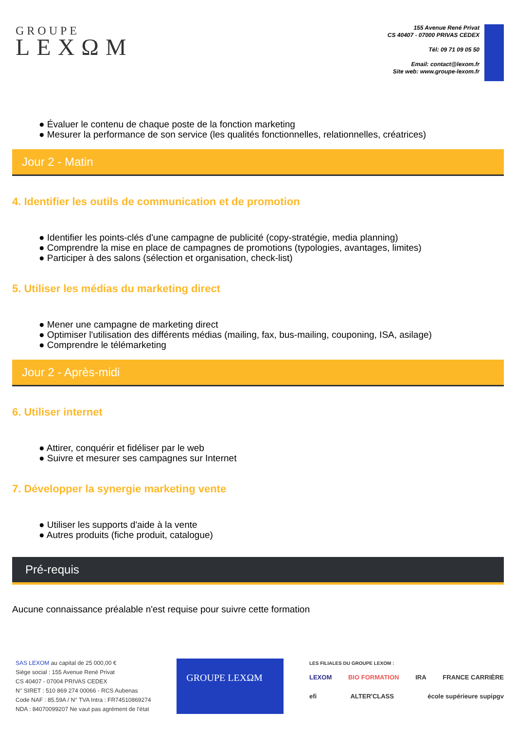GROUPE
LEXΩM
155 Avenue René Privat
CS 40407 - 07000 PRIVAS CEDEX
Tél: 09 71 09 05 50
Email: contact@lexom.fr
Site web: www.groupe-lexom.fr
● Évaluer le contenu de chaque poste de la fonction marketing
● Mesurer la performance de son service (les qualités fonctionnelles, relationnelles, créatrices)
Jour 2 - Matin
4. Identifier les outils de communication et de promotion
● Identifier les points-clés d'une campagne de publicité (copy-stratégie, media planning)
● Comprendre la mise en place de campagnes de promotions (typologies, avantages, limites)
● Participer à des salons (sélection et organisation, check-list)
5. Utiliser les médias du marketing direct
● Mener une campagne de marketing direct
● Optimiser l'utilisation des différents médias (mailing, fax, bus-mailing, couponing, ISA, asilage)
● Comprendre le télémarketing
Jour 2 - Après-midi
6. Utiliser internet
● Attirer, conquérir et fidéliser par le web
● Suivre et mesurer ses campagnes sur Internet
7. Développer la synergie marketing vente
● Utiliser les supports d'aide à la vente
● Autres produits (fiche produit, catalogue)
Pré-requis
Aucune connaissance préalable n'est requise pour suivre cette formation
SAS LEXOM au capital de 25 000,00 €
Siège social : 155 Avenue René Privat
CS 40407 - 07004 PRIVAS CEDEX
N° SIRET : 510 869 274 00066 - RCS Aubenas
Code NAF : 85.59A / N° TVA Intra : FR74510869274
NDA : 84070099207 Ne vaut pas agrément de l'état
GROUPE LEXΩM
LES FILIALES DU GROUPE LEXOM :
LEXOM BIO FORMATION IRA FRANCE CARRIÈRE
efi ALTER'CLASS école supérieure supipgv